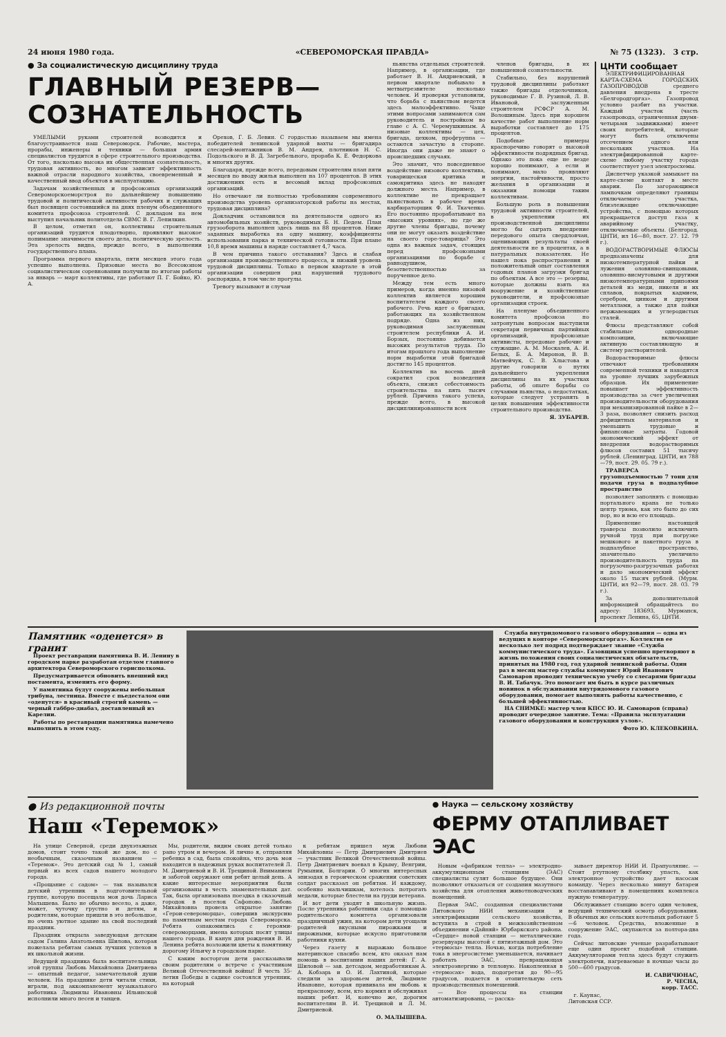24 июня 1980 года. «СЕВЕРОМОРСКАЯ ПРАВДА» № 75 (1323). 3 стр.
● За социалистическую дисциплину труда
ГЛАВНЫЙ РЕЗЕРВ— СОЗНАТЕЛЬНОСТЬ
УМЕЛЫМИ руками строителей возводится и благоустраивается наш Североморск. Рабочие, мастера, прорабы, инженеры и техники — большая армия специалистов трудится в сфере строительного производства. От того, насколько высока их общественная сознательность, трудовая активность, во многом зависит эффективность важной отрасли народного хозяйства, своевременный и качественный ввод объектов в эксплуатацию.
Задачам хозяйственных и профсоюзных организаций Североморскоеморстроя по дальнейшему повышению трудовой и политической активности рабочих и служащих был посвящен состоявшийся на днях пленум объединенного комитета профсоюза строителей. С докладом на нем выступил начальник политотдела СВМС В. Г. Лепилкин.
В целом, отметил он, коллективы строительных организаций трудятся плодотворно, проявляют высокое понимание значимости своего дела, политическую зрелость. Эта зрелость видна, прежде всего, в выполнении государственного плана.
Программа первого квартала, пяти месяцев этого года успешно выполнена. Призовые места во Всесоюзном социалистическом соревновании получили по итогам работы за январь — март коллективы, где работают П. Г. Бойко, Ю. А.
Орехов, Г. Б. Левин. С гордостью называем мы имена победителей ленинской ударной вахты — бригадира слесарей-монтажников В. М. Андрея, плотников Н. С. Подольского и В. Д. Загребельного, прораба К. Е. Федоркова и многих других.
Благодаря, прежде всего, передовым строителям план пяти месяцев по вводу жилья выполнен на 107 процентов. В этих достижениях есть и весомый вклад профсоюзных организаций.
Но отвечают ли полностью требованиям современного производства уровень организаторской работы на местах, трудовая дисциплина?
Докладчик остановился на деятельности одного из автомобильных хозяйств, руководимых Б. Н. Педем. План грузооборота выполнен здесь лишь на 88 процентов. Ниже заданных выработка на одну машину, коэффициенты использования парка и технической готовности. При плане 10,8 время машины в наряде составляет 4,7 часа.
В чем причина такого отставания? Здесь и слабая организация производственного процесса, и низкий уровень трудовой дисциплины. Только в первом квартале в этой организации совершен ряд нарушений трудового распорядка, в том числе прогулы.
Тревогу вызывают и случаи
пьянства отдельных строителей. Например, в организации, где работает В. Н. Андриевский, в первом квартале побывало в метвытрезвителе несколько человек. И проверки установили, что борьба с пьянством ведется здесь малоэффективно. Чаще этими вопросами занимаются сам руководитель и постройком во главе с А. С. Черемушкиным. А низовые коллективы — цех, бригада, цехком, профгруппа — остаются зачастую в стороне. Иногда они даже не знают о происшедших случаях.
Это значит, что повседневное воздействие низового коллектива, товарищеская критика и самокритика здесь не находят должного места. Например, в коллективе не прекращает пьянствовать в рабочее время карбюраторщик Ф. И. Ткаченко. Его постоянно прорабатывают на «высоких уровнях», но где же другие члены бригады, почему они не могут оказать воздействие на своего горе-товарища? Это одна из важных задач, стоящих перед профсоюзными организациями по борьбе с равнодушием, безответственностью за порученное дело.
Между тем есть много примеров, когда именно низовой коллектив является хорошим воспитателем каждого своего рабочего. Речь идет о бригадах, работающих на хозяйственном подряде. Одна из них, руководимая заслуженным строителем республики А. И. Борзых, постоянно добивается высоких результатов труда. По итогам прошлого года выполнение норм выработки этой бригадой достигло 145 процентов.
Коллектив на восемь дней сократил срок возведения объекта, снизил себестоимость строительства на пять тысяч рублей. Причина такого успеха, прежде всего, в высокой дисциплинированности всех
членов бригады, в их повышенной сознательности.
Стабильно, без нарушений трудовой дисциплины работают также бригады отделочников, руководимые Г. В. Рузиной, Л. В. Ивановой, заслуженным строителем РСФСР А. М. Волошиным. Здесь при хорошем качестве работ выполнение норм выработки составляет до 175 процентов.
Подобные примеры красноречиво говорят о высокой эффективности подрядных бригад. Однако это пока еще не везде хорошо понимают, а если и понимают, мало проявляют энергии, настойчивости, просто желания в организации и оказании помощи таким коллективам.
Большую роль в повышении трудовой активности строителей, в укреплении их производственной дисциплины могло бы сыграть внедрение передового опыта свердловчан, оценивающих результаты своей деятельности не в процентах, а в натуральных показателях. Не нашел пока распространения и положительный опыт составления годовых планов загрузки бригад по объектам. А все это — резервы, которые должны взять на вооружение и хозяйственные руководители, и профсоюзные организации строек.
На пленуме объединенного комитета профсоюза по затронутым вопросам выступили секретари первичных партийных организаций, профсоюзные активисты, передовые рабочие и служащие. А. М. Москалев, А. И. Белых, Б. А. Миронов, В. В. Матвейчук, С. В. Хлыстова и другие говорили о путях дальнейшего укрепления дисциплины на их участках работы, об опыте борьбы со случаями пьянства, о недостатках, которые следует устранять в целях повышения эффективности строительного производства.
Я. ЗУБАРЕВ.
ЦНТИ сообщает
ЭЛЕКТРИФИЦИРОВАННАЯ КАРТА-СХЕМА ГОРОДСКИХ ГАЗОПРОВОДОВ среднего давления внедрена в тресте «Белгородгоргаз». Газопровод условно разбит на участки. Каждый участок (часть газопровода, ограниченная двумя-четырьмя задвижками) имеет своих потребителей, которые могут быть отключены отсечением одного или нескольких участков. На электрифицированной карте-схеме любому участку города соответствует узел электросхемы.
Диспетчер указкой замыкает на карте-схеме контакт в месте аварии. По загорающимся лампочкам определяют границы отключаемого участка, близлежащие отключающие устройства, с помощью которых прекращается доступ газа к аварийному участку, отключаемые объекты. (Белгород. ЦНТИ, ил 16—80, пост. 27. 12. 79 г.).
ВОДОРАСТВОРИМЫЕ ФЛЮСЫ предназначены для низкотемпературной пайки и лужения оловянно-свинцовыми, оловянно-висмутовыми и другими низкотемпературными припоями деталей из меди, никеля и их сплавов, покрытых кадмием, серебром, цинком и другими металлами, а также для пайки нержавеющих и углеродистых сталей.
Флюсы представляют собой стабильные однородные композиции, включающие активную составляющую и систему растворителей.
Водорастворимые флюсы отвечают требованиям современной техники и находятся на уровне лучших зарубежных образцов. Их применение повышает эффективность производства за счет увеличения производительности оборудования при механизированной пайке в 2—3 раза, позволяет снизить расход дефицитных материалов и уменьшить трудовые и финансовые затраты. Годовой экономический эффект от внедрения водорастворимых флюсов составил 51 тысячу рублей. (Ленинград. ЦНТИ, ил 788—79, пост. 29. 05. 79 г.).
ТРАВЕРСА грузоподъемностью 7 тонн для подачи груза в подпалубное пространство
позволяет заполнять с помощью портального крана не только центр трюма, как это было до сих пор, но и всю его площадь.
Применение настоящей траверсы позволило исключить ручной труд при погрузке мешкового и пакетного груза в подпалубное пространство, значительно увеличило производительность труда на погрузочно-разгрузочных работах и дало экономический эффект около 15 тысяч рублей. (Мурм. ЦНТИ, ил 92—79, пост. 28. 03. 79 г.).
За дополнительной информацией обращайтесь по адресу: 183693, Мурманск, проспект Ленина, 65, ЦНТИ.
Памятник «оденется» в гранит
Проект реставрации памятника В. И. Ленину в городском парке разработан отделом главного архитектора Североморского горисполкома.
Предусматривается обновить внешний вид постамента, изменить его форму.
У памятника будут сооружены небольшая трибуна, лестница. Вместе с пьедесталом они «оденутся» в красивый строгий камень — черный габбро-диабаз, доставленный из Карелии.
Работы по реставрации памятника намечено выполнить в этом году.
Служба внутридомового газового оборудования — одна из ведущих в конторе «Североморскгоргаз». Коллектив ее несколько лет подряд подтверждает звание «Служба коммунистического труда». Газовщики успешно претворяют в жизнь положения своих социалистических обязательств, принятых на 1980 год, год ударной ленинской работы. Один раз в месяц мастер службы коммунист Юрий Иванович Самоваров проводит техническую учебу со слесарями бригады В. И. Табачук. Это помогает им быть в курсе различных новинок в обслуживании внутридомового газового оборудования, помогает выполнять работы качественно, с большей эффективностью.
НА СНИМКЕ: мастер член КПСС Ю. И. Самоваров (справа) проводит очередное занятие. Тема: «Правила эксплуатации газового оборудования и конструкция узлов».
Фото Ю. КЛЕКОВКИНА.
● Из редакционной почты
Наш «Теремок»
На улице Северной, среди двухэтажных домов, стоит точно такой же дом, но с необычным, сказочным названием — «Теремок». Это детский сад № 1, самый первый из всех садов нашего молодого города.
«Прощание с садом» — так назывался детский утренник в подготовительной группе, которую посещала моя дочь Лариса Малышева. Было не обычно весело, а даже, может, чуточку грустно и детям, и родителям, которые пришли в это небольшое, но очень уютное здание на свой последний праздник.
Праздник открыла заведующая детским садом Галина Анатольевна Шилова, которая пожелала ребятам самых лучших успехов в их школьной жизни.
Ведущей праздника была воспитательница этой группы Любовь Михайловна Дмитриева — опытный педагог, замечательной души человек. На празднике дети читали стихи, играли, под аккомпанемент музыкального работника Людмилы Ивановны Ильинской исполнили много песен и танцев.
Мы, родители, видим своих детей только рано утром и вечером. И лично я, отправляя ребенка в сад, была спокойна, что дочь моя находится в надежных руках воспитателей Л. М. Дмитриевой и В. И. Трещиной. Вниманием и заботой окружают они ребят целый день. А какие интересные мероприятия были организованы в честь знаменательных дат. Так, была организована поездка в сказочный городок в поселок Сафоново. Любовь Михайловна провела открытое занятие «Герои-североморцы», совершив экскурсию по памятным местам города Североморска. Ребята ознакомились с героями-североморцами, имена которых носят улицы нашего города. В канун дня рождения В. И. Ленина ребята возложили цветы к памятнику дорогому Ильичу в городском парке.
С каким восторгом дети рассказывали своим родителям о встрече с участником Великой Отечественной войны! В честь 35-летия Победы в садике состоялся утренник, на который
к ребятам пришел муж Любови Михайловны — Петр Дмитриевич Дмитриев — участник Великой Отечественной войны. Петр Дмитриевич воевал в Крыму, Венгрии, Румынии, Болгарии. О многих интересных эпизодах в героическом сражении советских солдат рассказал он ребятам. И каждому, особенно мальчишкам, хотелось потрогать медали, которые блестели на груди ветерана.
И вот дети уходят в школьную жизнь. После утренника работники сада с помощью родительского комитета организовали праздничный ужин, на котором дети угощали родителей вкусными пирожками и пирожными, которые искусно приготовили работники кухни.
Через газету я выражаю большое материнское спасибо всем, кто оказал нам помощь в воспитании наших детей: Г. А. Шиловой — зав. детсадом, медработникам А. А. Кобзарь и О. И. Лахтиной, которые следили за здоровьем детей, Людмиле Ивановне, которая прививала им любовь к прекрасному, всем, кто кормил и обслуживал наших ребят. И, конечно же, дорогим воспитателям В. И. Трещиной и Л. М. Дмитриевой.
О. МАЛЫШЕВА.
● Наука — сельскому хозяйству
ФЕРМУ ОТАПЛИВАЕТ ЭАС
Новым «фабрикам тепла» — электродно-аккумуляционным станциям (ЭАС) специалисты сулят большое будущее. Они позволяют отказаться от создания мазутного хозяйства для отопления животноводческих помещений.
Первая ЭАС, созданная специалистами Литовского НИИ механизации и электрификации сельского хозяйства, вступила в строй в межхозяйственном объединении «Дайняй» Юрбаркского района. «Сердце» новой станции — металлические резервуары высотой с пятиэтажный дом. Это «термосы» тепла. Ночью, когда потребление тока в энергосистеме уменьшается, начинает работать ЭАС, превращающая электроэнергию в тепловую. Накопленная в «термосах» вода, подогретая до 90—95 градусов, подается в отопительную сеть производственных помещений.
— Все процессы на станции автоматизированы, — расска-
зывает директор НИИ И. Прапуолянис. — Стоит ртутному столбику упасть, как электронное устройство дает насосам команду. Через несколько минут батареи восстанавливают в помещениях комплекса нужную температуру.
Обслуживает станцию всего один человек, ведущий технический осмотр оборудования. В обычных же сельских котельных работают 5—6 человек. Средства, вложенные в сооружение ЭАС, окупаются за полтора-два года.
Сейчас литовские ученые разрабатывают еще один проект подобной станции. Аккумуляторами тепла здесь будут служить электропечи, нагреваемые в ночные часы до 500—600 градусов.
И. САВИЧЮНАС,
Р. ЧЕСНА,
корр. ТАСС.
г. Каунас,
Литовская ССР.